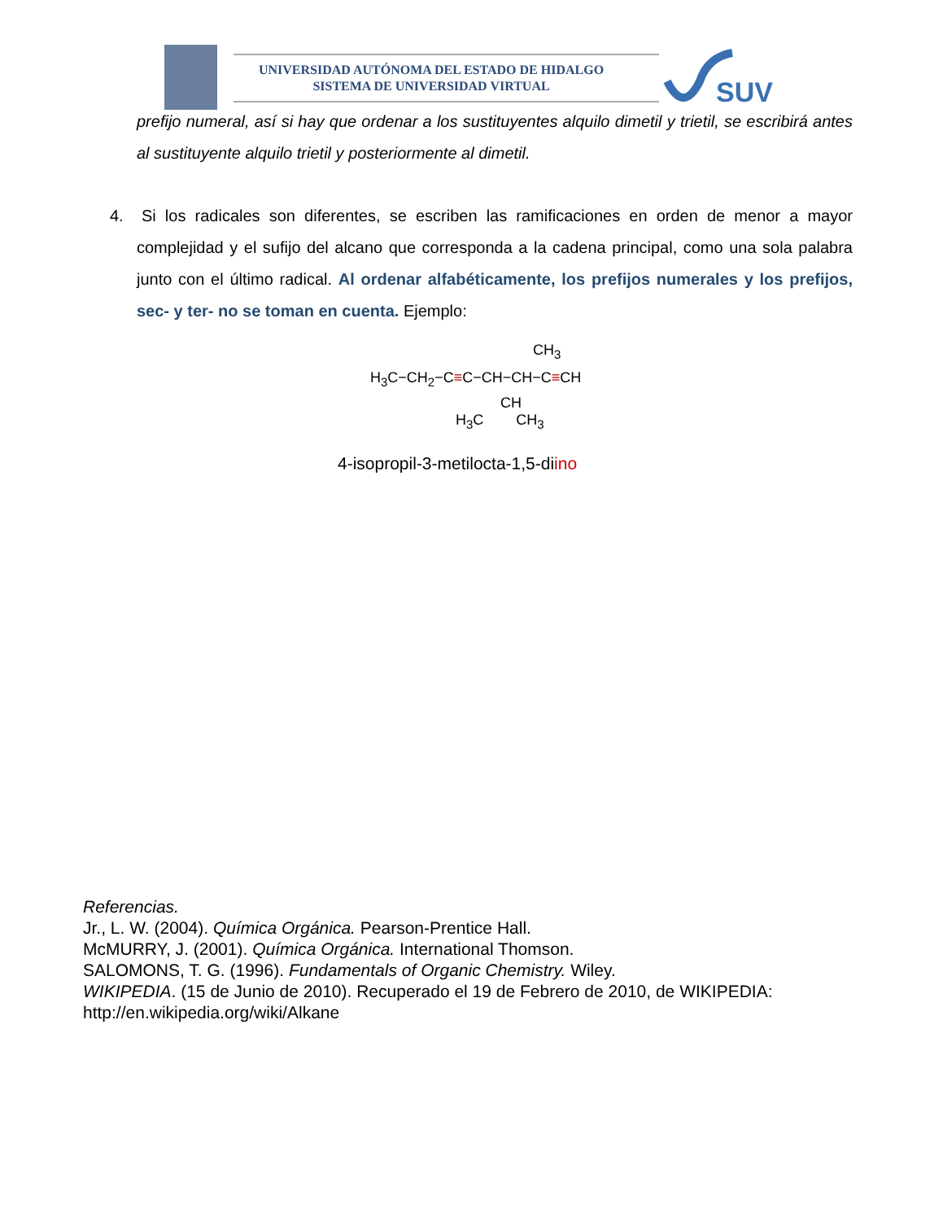SUV
UNIVERSIDAD AUTÓNOMA DEL ESTADO DE HIDALGO
SISTEMA DE UNIVERSIDAD VIRTUAL
prefijo numeral, así si hay que ordenar a los sustituyentes alquilo dimetil y trietil, se escribirá antes al sustituyente alquilo trietil y posteriormente al dimetil.
4. Si los radicales son diferentes, se escriben las ramificaciones en orden de menor a mayor complejidad y el sufijo del alcano que corresponda a la cadena principal, como una sola palabra junto con el último radical. Al ordenar alfabéticamente, los prefijos numerales y los prefijos, sec- y ter- no se toman en cuenta. Ejemplo:
CH<sub>3</sub>
H<sub>3</sub>C−CH<sub>2</sub>−C≡C−CH−CH−C≡CH
CH
H<sub>3</sub>C CH<sub>3</sub>
4-isopropil-3-metilocta-1,5-diino
Referencias.
Jr., L. W. (2004). Química Orgánica. Pearson-Prentice Hall.
McMURRY, J. (2001). Química Orgánica. International Thomson.
SALOMONS, T. G. (1996). Fundamentals of Organic Chemistry. Wiley.
WIKIPEDIA. (15 de Junio de 2010). Recuperado el 19 de Febrero de 2010, de WIKIPEDIA:
http://en.wikipedia.org/wiki/Alkane